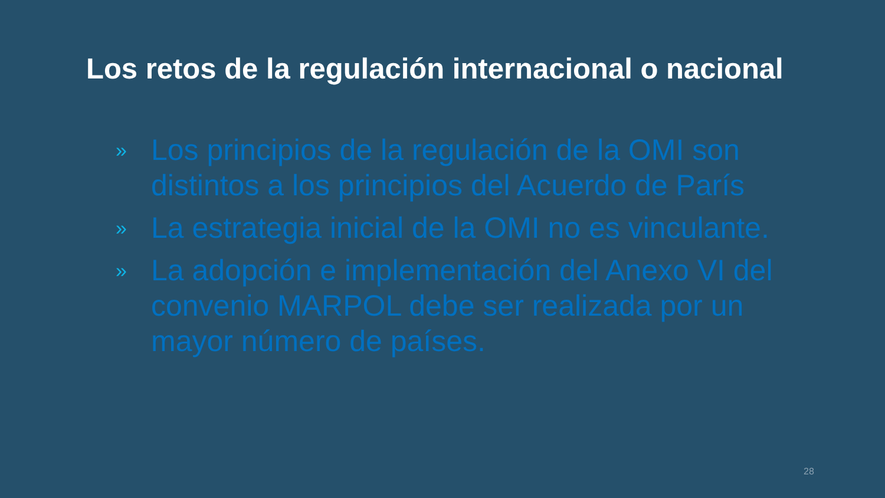Los retos de la regulación internacional o nacional
» Los principios de la regulación de la OMI son distintos a los principios del Acuerdo de París
» La estrategia inicial de la OMI no es vinculante.
» La adopción e implementación del Anexo VI del convenio MARPOL debe ser realizada por un mayor número de países.
28